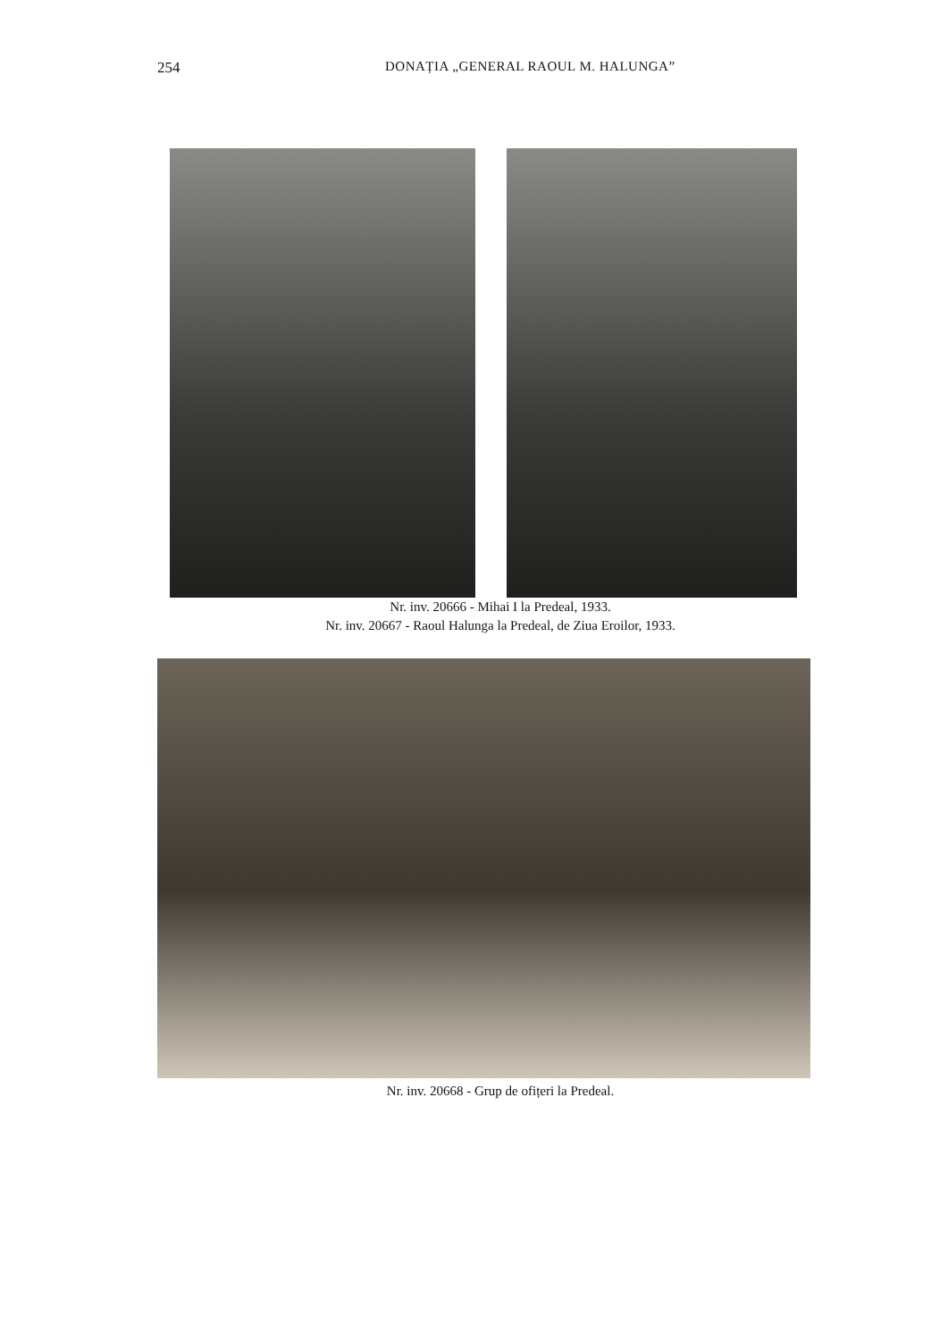254 DONAȚIA „GENERAL RAOUL M. HALUNGA”
Nr. inv. 20666 - Mihai I la Predeal, 1933.
Nr. inv. 20667 - Raoul Halunga la Predeal, de Ziua Eroilor, 1933.
Nr. inv. 20668 - Grup de ofițeri la Predeal.